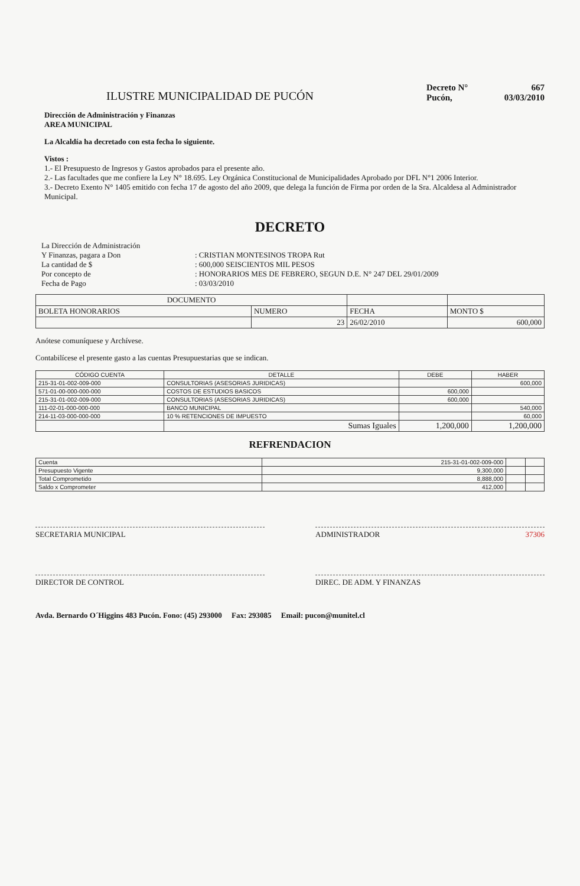ILUSTRE MUNICIPALIDAD DE PUCÓN
Decreto N° 667
Pucón, 03/03/2010
Dirección de Administración y Finanzas
AREA MUNICIPAL
La Alcaldía ha decretado con esta fecha lo siguiente.
Vistos :
1.- El Presupuesto de Ingresos y Gastos aprobados para el presente año.
2.- Las facultades que me confiere la Ley N° 18.695. Ley Orgánica Constitucional de Municipalidades Aprobado por DFL N°1 2006 Interior.
3.- Decreto Exento N° 1405 emitido con fecha 17 de agosto del año 2009, que delega la función de Firma por orden de la Sra. Alcaldesa al Administrador Municipal.
DECRETO
La Dirección de Administración
Y Finanzas, pagara a Don
: CRISTIAN MONTESINOS TROPA Rut
La cantidad de $
: 600,000 SEISCIENTOS MIL PESOS
Por concepto de
: HONORARIOS MES DE FEBRERO, SEGUN D.E. N° 247 DEL 29/01/2009
Fecha de Pago
: 03/03/2010
| DOCUMENTO | | | |
| --- | --- | --- | --- |
| BOLETA HONORARIOS | NUMERO | FECHA | MONTO $ |
| | 23 | 26/02/2010 | 600,000 |
Anótese comuníquese y Archívese.
Contabilícese el presente gasto a las cuentas Presupuestarias que se indican.
| CÓDIGO CUENTA | DETALLE | DEBE | HABER |
| --- | --- | --- | --- |
| 215-31-01-002-009-000 | CONSULTORIAS (ASESORIAS JURIDICAS) | | 600,000 |
| 571-01-00-000-000-000 | COSTOS DE ESTUDIOS BASICOS | 600,000 | |
| 215-31-01-002-009-000 | CONSULTORIAS (ASESORIAS JURIDICAS) | 600,000 | |
| 111-02-01-000-000-000 | BANCO MUNICIPAL | | 540,000 |
| 214-11-03-000-000-000 | 10 % RETENCIONES DE IMPUESTO | | 60,000 |
| | Sumas Iguales | 1,200,000 | 1,200,000 |
REFRENDACION
| Cuenta | 215-31-01-002-009-000 | | |
| Presupuesto Vigente | 9,300,000 | | |
| Total Comprometido | 8,888,000 | | |
| Saldo x Comprometer | 412,000 | | |
SECRETARIA MUNICIPAL ADMINISTRADOR 37306
DIRECTOR DE CONTROL DIREC. DE ADM. Y FINANZAS
Avda. Bernardo O´Higgins 483 Pucón. Fono: (45) 293000 Fax: 293085 Email: pucon@munitel.cl